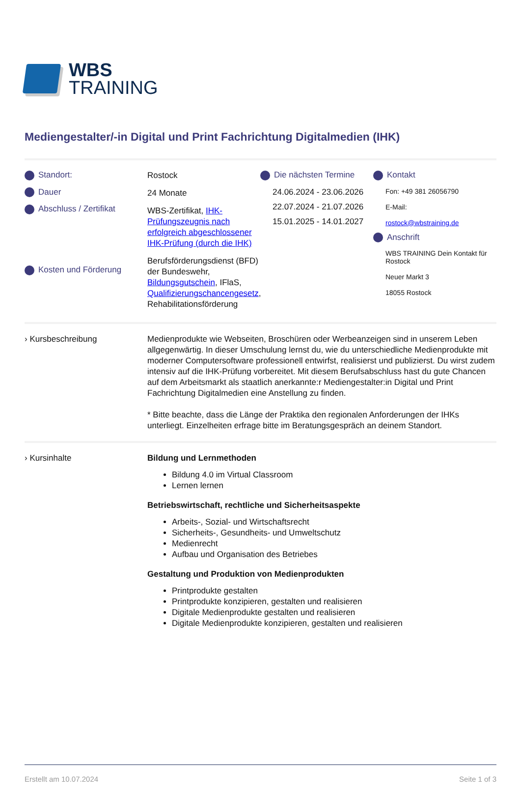WBS
TRAINING
Mediengestalter/-in Digital und Print Fachrichtung Digitalmedien (IHK)
Standort:
Dauer
Abschluss / Zertifikat
Kosten und Förderung
Rostock
24 Monate
WBS-Zertifikat, IHK-Prüfungszeugnis nach erfolgreich abgeschlossener IHK-Prüfung (durch die IHK)
Berufsförderungsdienst (BFD) der Bundeswehr, Bildungsgutschein, IFlaS, Qualifizierungschancengesetz, Rehabilitationsförderung
Die nächsten Termine
24.06.2024 - 23.06.2026
22.07.2024 - 21.07.2026
15.01.2025 - 14.01.2027
Kontakt
Fon: +49 381 26056790
E-Mail:
rostock@wbstraining.de
Anschrift
WBS TRAINING Dein Kontakt für Rostock
Neuer Markt 3
18055 Rostock
› Kursbeschreibung Medienprodukte wie Webseiten, Broschüren oder Werbeanzeigen sind in unserem Leben allgegenwärtig. In dieser Umschulung lernst du, wie du unterschiedliche Medienprodukte mit moderner Computersoftware professionell entwirfst, realisierst und publizierst. Du wirst zudem intensiv auf die IHK-Prüfung vorbereitet. Mit diesem Berufsabschluss hast du gute Chancen auf dem Arbeitsmarkt als staatlich anerkannte:r Mediengestalter:in Digital und Print Fachrichtung Digitalmedien eine Anstellung zu finden.
* Bitte beachte, dass die Länge der Praktika den regionalen Anforderungen der IHKs unterliegt. Einzelheiten erfrage bitte im Beratungsgespräch an deinem Standort.
› Kursinhalte Bildung und Lernmethoden
Bildung 4.0 im Virtual Classroom
Lernen lernen
Betriebswirtschaft, rechtliche und Sicherheitsaspekte
Arbeits-, Sozial- und Wirtschaftsrecht
Sicherheits-, Gesundheits- und Umweltschutz
Medienrecht
Aufbau und Organisation des Betriebes
Gestaltung und Produktion von Medienprodukten
Printprodukte gestalten
Printprodukte konzipieren, gestalten und realisieren
Digitale Medienprodukte gestalten und realisieren
Digitale Medienprodukte konzipieren, gestalten und realisieren
Erstellt am 10.07.2024 Seite 1 of 3